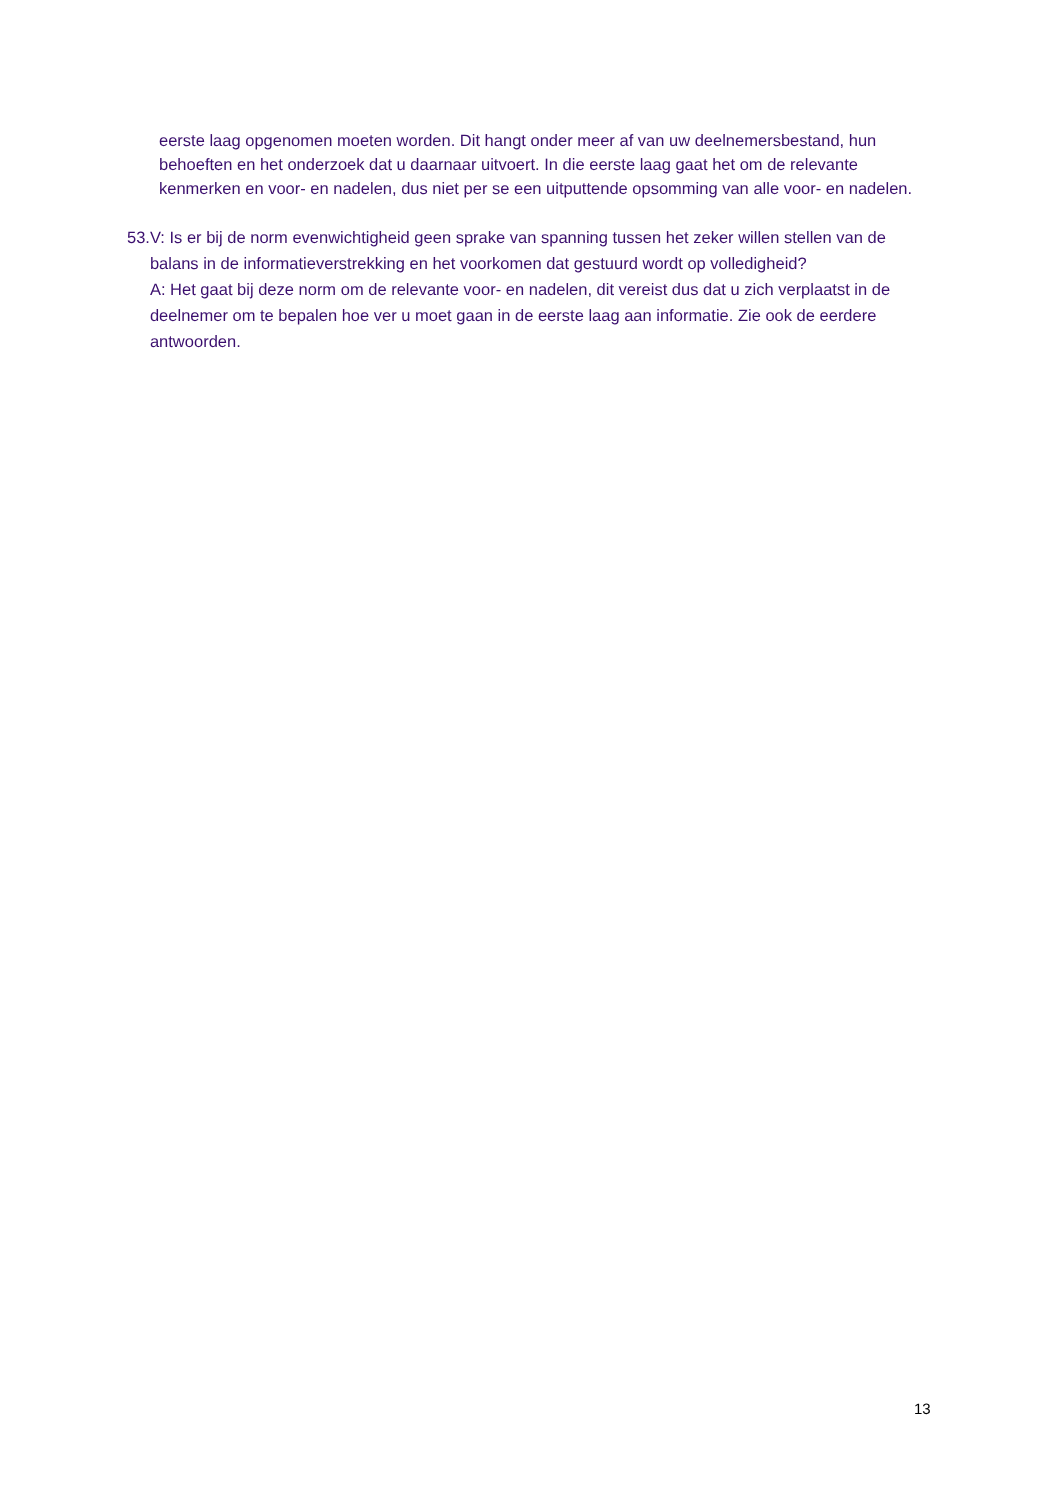eerste laag opgenomen moeten worden. Dit hangt onder meer af van uw deelnemersbestand, hun behoeften en het onderzoek dat u daarnaar uitvoert. In die eerste laag gaat het om de relevante kenmerken en voor- en nadelen, dus niet per se een uitputtende opsomming van alle voor- en nadelen.
53. V: Is er bij de norm evenwichtigheid geen sprake van spanning tussen het zeker willen stellen van de balans in de informatieverstrekking en het voorkomen dat gestuurd wordt op volledigheid?
A: Het gaat bij deze norm om de relevante voor- en nadelen, dit vereist dus dat u zich verplaatst in de deelnemer om te bepalen hoe ver u moet gaan in de eerste laag aan informatie. Zie ook de eerdere antwoorden.
13